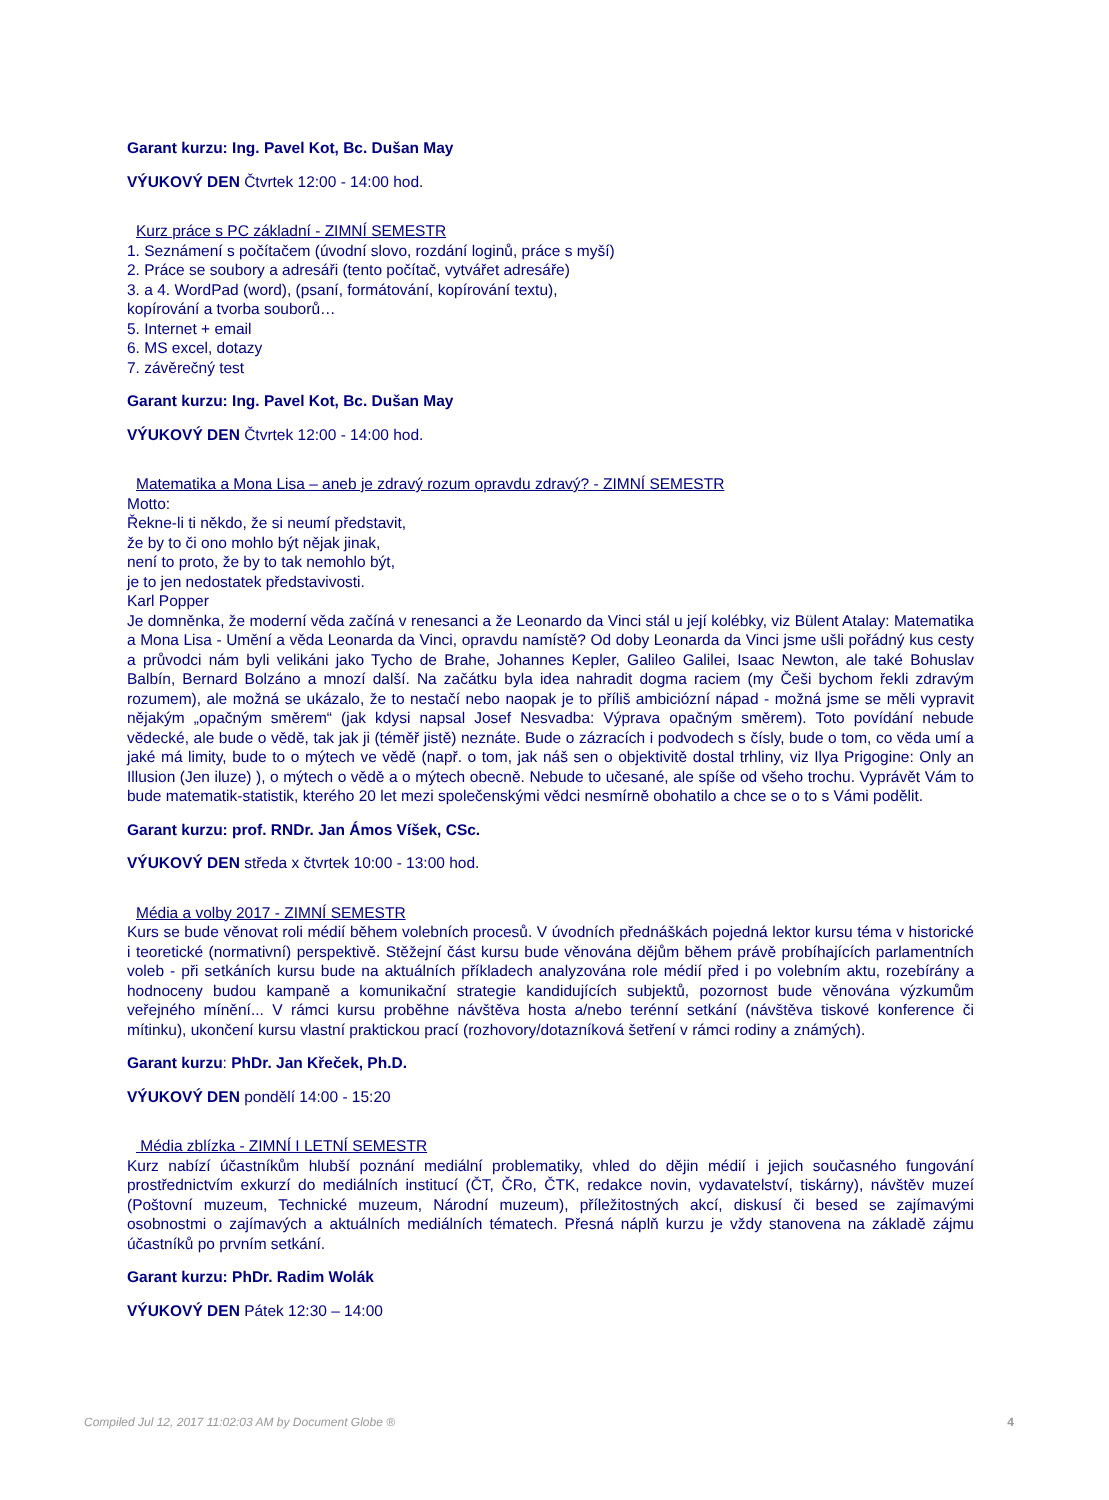Garant kurzu: Ing. Pavel Kot, Bc. Dušan May
VÝUKOVÝ DEN Čtvrtek 12:00 - 14:00 hod.
Kurz práce s PC základní - ZIMNÍ SEMESTR
1. Seznámení s počítačem (úvodní slovo, rozdání loginů, práce s myší)
2. Práce se soubory a adresáři (tento počítač, vytvářet adresáře)
3. a 4. WordPad (word), (psaní, formátování, kopírování textu),
kopírování a tvorba souborů…
5. Internet + email
6. MS excel, dotazy
7. závěrečný test
Garant kurzu: Ing. Pavel Kot, Bc. Dušan May
VÝUKOVÝ DEN Čtvrtek 12:00 - 14:00 hod.
Matematika a Mona Lisa – aneb je zdravý rozum opravdu zdravý? - ZIMNÍ SEMESTR
Motto:
Řekne-li ti někdo, že si neumí představit,
že by to či ono mohlo být nějak jinak,
není to proto, že by to tak nemohlo být,
je to jen nedostatek představivosti.
Karl Popper
Je domněnka, že moderní věda začíná v renesanci a že Leonardo da Vinci stál u její kolébky, viz Bülent Atalay: Matematika a Mona Lisa - Umění a věda Leonarda da Vinci, opravdu namístě? Od doby Leonarda da Vinci jsme ušli pořádný kus cesty a průvodci nám byli velikáni jako Tycho de Brahe, Johannes Kepler, Galileo Galilei, Isaac Newton, ale také Bohuslav Balbín, Bernard Bolzáno a mnozí další. Na začátku byla idea nahradit dogma raciem (my Češi bychom řekli zdravým rozumem), ale možná se ukázalo, že to nestačí nebo naopak je to příliš ambiciózní nápad - možná jsme se měli vypravit nějakým „opačným směrem“ (jak kdysi napsal Josef Nesvadba: Výprava opačným směrem). Toto povídání nebude vědecké, ale bude o vědě, tak jak ji (téměř jistě) neznáte. Bude o zázracích i podvodech s čísly, bude o tom, co věda umí a jaké má limity, bude to o mýtech ve vědě (např. o tom, jak náš sen o objektivitě dostal trhliny, viz Ilya Prigogine: Only an Illusion (Jen iluze) ), o mýtech o vědě a o mýtech obecně. Nebude to učesané, ale spíše od všeho trochu. Vyprávět Vám to bude matematik-statistik, kterého 20 let mezi společenskými vědci nesmírně obohatilo a chce se o to s Vámi podělit.
Garant kurzu: prof. RNDr. Jan Ámos Víšek, CSc.
VÝUKOVÝ DEN středa x čtvrtek 10:00 - 13:00 hod.
Média a volby 2017 - ZIMNÍ SEMESTR
Kurs se bude věnovat roli médií během volebních procesů. V úvodních přednáškách pojedná lektor kursu téma v historické i teoretické (normativní) perspektivě. Stěžejní část kursu bude věnována dějům během právě probíhajících parlamentních voleb - při setkáních kursu bude na aktuálních příkladech analyzována role médií před i po volebním aktu, rozebírány a hodnoceny budou kampaně a komunikační strategie kandidujících subjektů, pozornost bude věnována výzkumům veřejného mínění... V rámci kursu proběhne návštěva hosta a/nebo terénní setkání (návštěva tiskové konference či mítinku), ukončení kursu vlastní praktickou prací (rozhovory/dotazníková šetření v rámci rodiny a známých).
Garant kurzu: PhDr. Jan Křeček, Ph.D.
VÝUKOVÝ DEN pondělí 14:00 - 15:20
Média zblízka - ZIMNÍ I LETNÍ SEMESTR
Kurz nabízí účastníkům hlubší poznání mediální problematiky, vhled do dějin médií i jejich současného fungování prostřednictvím exkurzí do mediálních institucí (ČT, ČRo, ČTK, redakce novin, vydavatelství, tiskárny), návštěv muzeí (Poštovní muzeum, Technické muzeum, Národní muzeum), příležitostných akcí, diskusí či besed se zajímavými osobnostmi o zajímavých a aktuálních mediálních tématech. Přesná náplň kurzu je vždy stanovena na základě zájmu účastníků po prvním setkání.
Garant kurzu: PhDr. Radim Wolák
VÝUKOVÝ DEN Pátek 12:30 – 14:00
Compiled Jul 12, 2017 11:02:03 AM by Document Globe ® 4